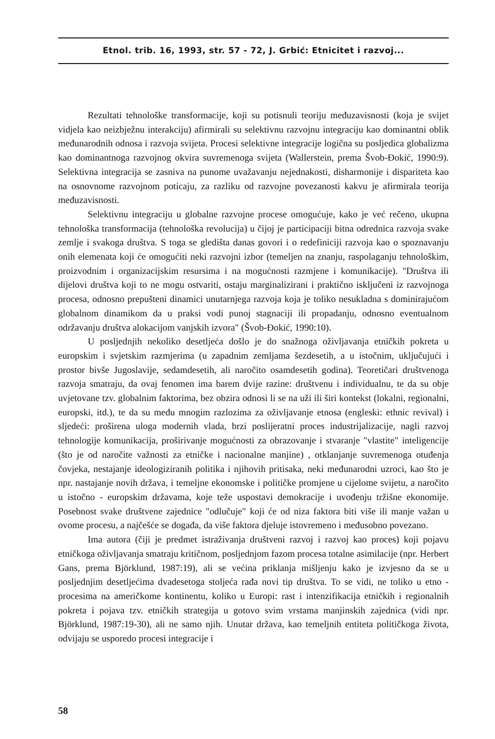Etnol. trib. 16, 1993, str. 57 - 72, J. Grbić: Etnicitet i razvoj...
Rezultati tehnološke transformacije, koji su potisnuli teoriju međuzavisnosti (koja je svijet vidjela kao neizbježnu interakciju) afirmirali su selektivnu razvojnu integraciju kao dominantni oblik međunarodnih odnosa i razvoja svijeta. Procesi selektivne integracije logična su posljedica globalizma kao dominantnoga razvojnog okvira suvremenoga svijeta (Wallerstein, prema Švob-Đokić, 1990:9). Selektivna integracija se zasniva na punome uvažavanju nejednakosti, disharmonije i dispariteta kao na osnovnome razvojnom poticaju, za razliku od razvojne povezanosti kakvu je afirmirala teorija međuzavisnosti.
Selektivnu integraciju u globalne razvojne procese omogućuje, kako je već rečeno, ukupna tehnološka transformacija (tehnološka revolucija) u čijoj je participaciji bitna odrednica razvoja svake zemlje i svakoga društva. S toga se gledišta danas govori i o redefiniciji razvoja kao o spoznavanju onih elemenata koji će omogućiti neki razvojni izbor (temeljen na znanju, raspolaganju tehnološkim, proizvodnim i organizacijskim resursima i na mogućnosti razmjene i komunikacije). "Društva ili dijelovi društva koji to ne mogu ostvariti, ostaju marginalizirani i praktično isključeni iz razvojnoga procesa, odnosno prepušteni dinamici unutarnjega razvoja koja je toliko nesukladna s dominirajućom globalnom dinamikom da u praksi vodi punoj stagnaciji ili propadanju, odnosno eventualnom održavanju društva alokacijom vanjskih izvora" (Švob-Đokić, 1990:10).
U posljednjih nekoliko desetljeća došlo je do snažnoga oživljavanja etničkih pokreta u europskim i svjetskim razmjerima (u zapadnim zemljama šezdesetih, a u istočnim, uključujući i prostor bivše Jugoslavije, sedamdesetih, ali naročito osamdesetih godina). Teoretičari društvenoga razvoja smatraju, da ovaj fenomen ima barem dvije razine: društvenu i individualnu, te da su obje uvjetovane tzv. globalnim faktorima, bez obzira odnosi li se na uži ili širi kontekst (lokalni, regionalni, europski, itd.), te da su među mnogim razlozima za oživljavanje etnosa (engleski: ethnic revival) i sljedeći: proširena uloga modernih vlada, brzi poslijeratni proces industrijalizacije, nagli razvoj tehnologije komunikacija, proširivanje mogućnosti za obrazovanje i stvaranje "vlastite" inteligencije (što je od naročite važnosti za etničke i nacionalne manjine) , otklanjanje suvremenoga otuđenja čovjeka, nestajanje ideologiziranih politika i njihovih pritisaka, neki međunarodni uzroci, kao što je npr. nastajanje novih država, i temeljne ekonomske i političke promjene u cijelome svijetu, a naročito u istočno - europskim državama, koje teže uspostavi demokracije i uvođenju tržišne ekonomije. Posebnost svake društvene zajednice "odlučuje" koji će od niza faktora biti više ili manje važan u ovome procesu, a najčešće se događa, da više faktora djeluje istovremeno i međusobno povezano.
Ima autora (čiji je predmet istraživanja društveni razvoj i razvoj kao proces) koji pojavu etničkoga oživljavanja smatraju kritičnom, posljednjom fazom procesa totalne asimilacije (npr. Herbert Gans, prema Björklund, 1987:19), ali se većina priklanja mišljenju kako je izvjesno da se u posljednjim desetljećima dvadesetoga stoljeća rađa novi tip društva. To se vidi, ne toliko u etno - procesima na američkome kontinentu, koliko u Europi: rast i intenzifikacija etničkih i regionalnih pokreta i pojava tzv. etničkih strategija u gotovo svim vrstama manjinskih zajednica (vidi npr. Björklund, 1987:19-30), ali ne samo njih. Unutar država, kao temeljnih entiteta političkoga života, odvijaju se usporedo procesi integracije i
58